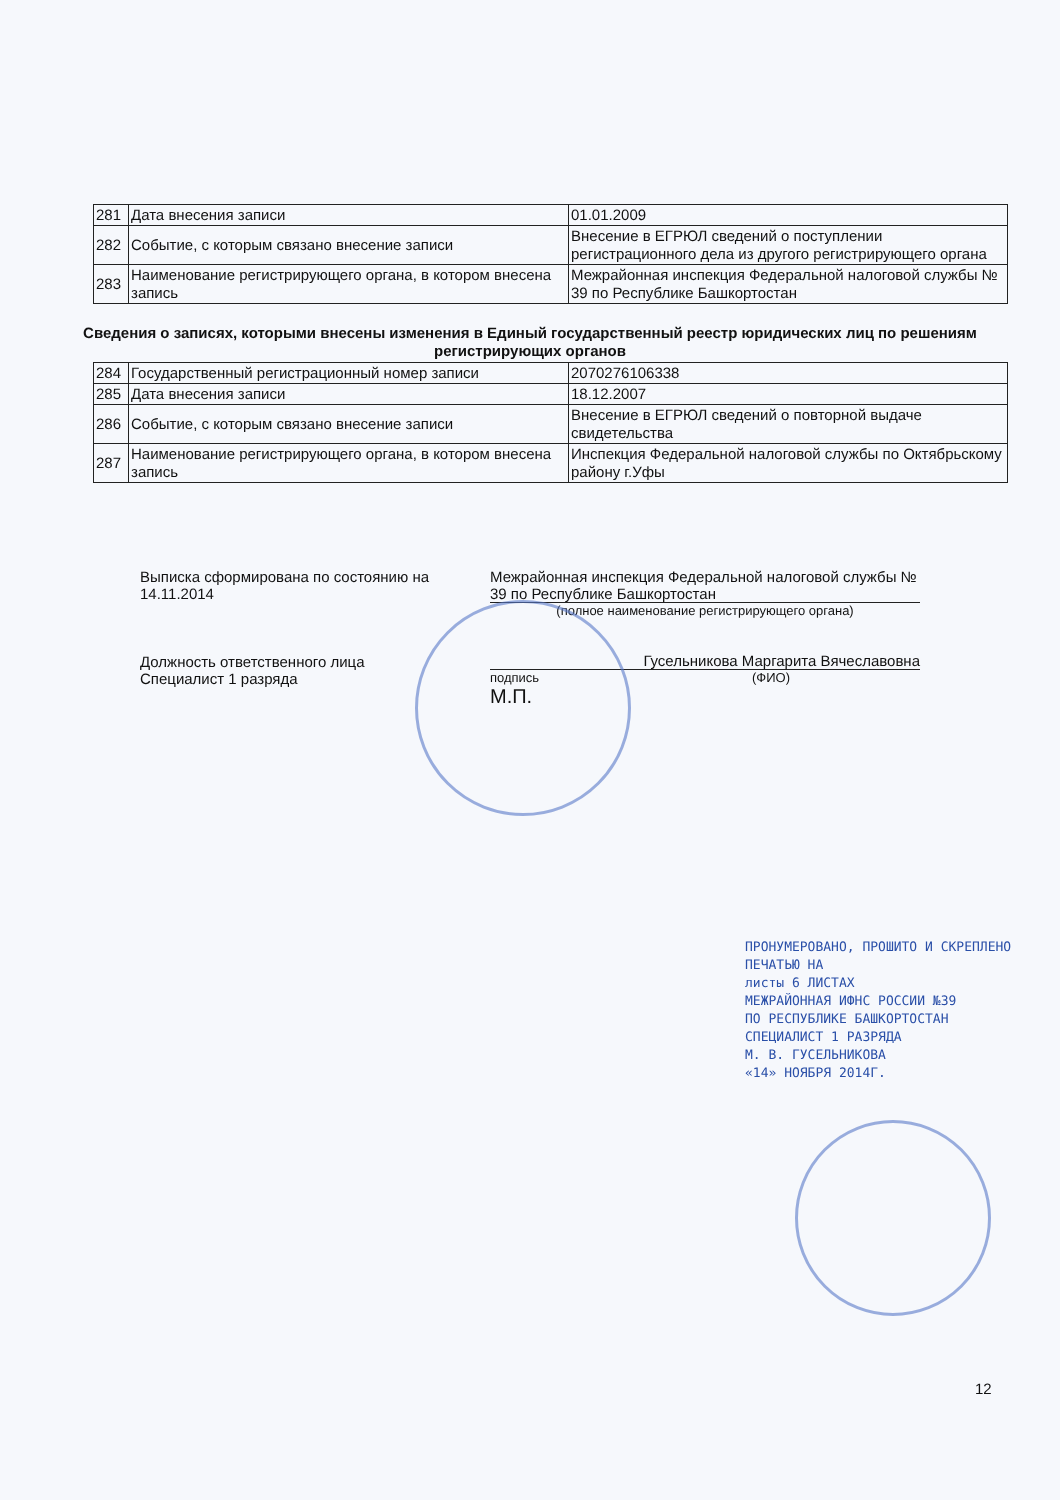| 281 | Дата внесения записи | 01.01.2009 |
| 282 | Событие, с которым связано внесение записи | Внесение в ЕГРЮЛ сведений о поступлении регистрационного дела из другого регистрирующего органа |
| 283 | Наименование регистрирующего органа, в котором внесена запись | Межрайонная инспекция Федеральной налоговой службы № 39 по Республике Башкортостан |
Сведения о записях, которыми внесены изменения в Единый государственный реестр юридических лиц по решениям регистрирующих органов
| 284 | Государственный регистрационный номер записи | 2070276106338 |
| 285 | Дата внесения записи | 18.12.2007 |
| 286 | Событие, с которым связано внесение записи | Внесение в ЕГРЮЛ сведений о повторной выдаче свидетельства |
| 287 | Наименование регистрирующего органа, в котором внесена запись | Инспекция Федеральной налоговой службы по Октябрьскому району г.Уфы |
Выписка сформирована по состоянию на 14.11.2014
Должность ответственного лица
Специалист 1 разряда
Межрайонная инспекция Федеральной налоговой службы № 39 по Республике Башкортостан
(полное наименование регистрирующего органа)
Гусельникова Маргарита Вячеславовна
подпись (ФИО)
М.П.
ПРОНУМЕРОВАНО, ПРОШИТО И СКРЕПЛЕНО
ПЕЧАТЬЮ НА
листы 6 ЛИСТАХ
МЕЖРАЙОННАЯ ИФНС РОССИИ №39
ПО РЕСПУБЛИКЕ БАШКОРТОСТАН
СПЕЦИАЛИСТ 1 РАЗРЯДА
М. В. ГУСЕЛЬНИКОВА
«14» НОЯБРЯ 2014Г.
12